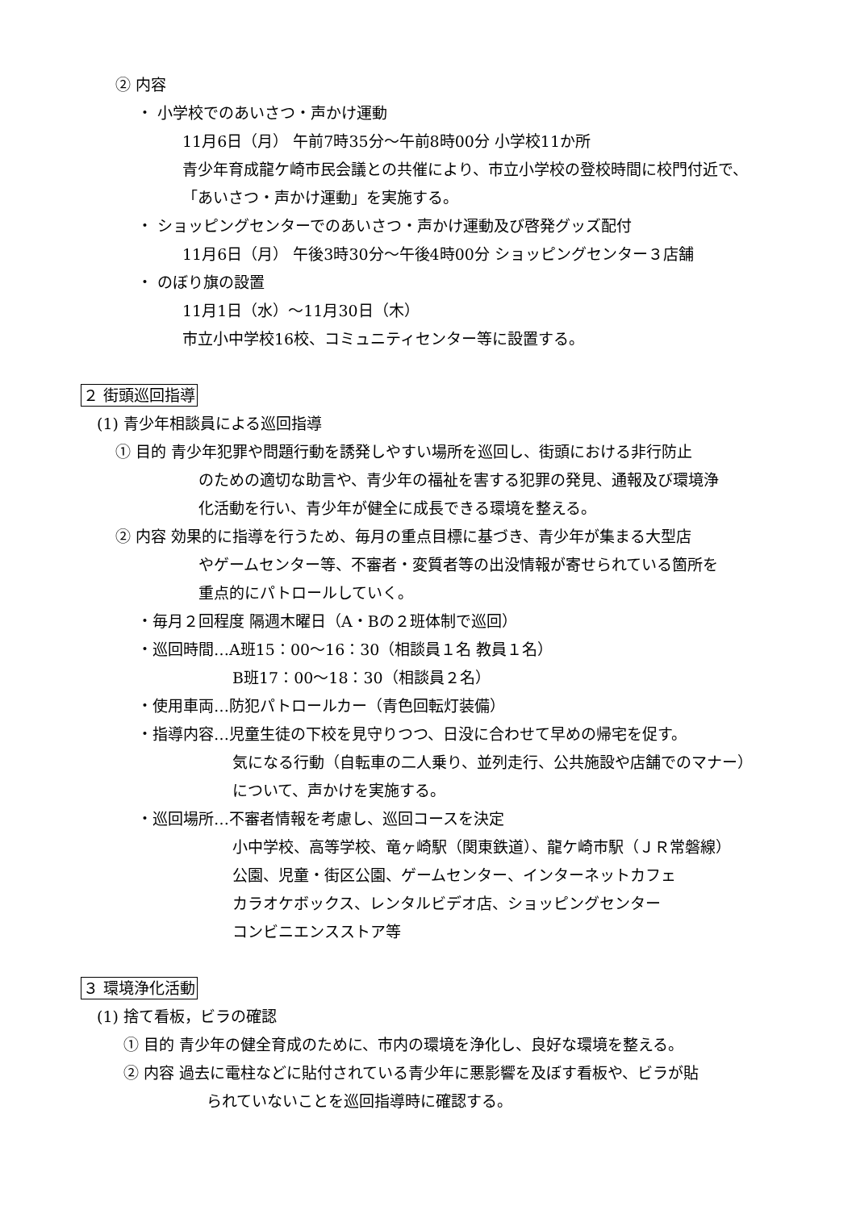② 内容
・ 小学校でのあいさつ・声かけ運動
11月6日（月） 午前7時35分～午前8時00分 小学校11か所
青少年育成龍ケ崎市民会議との共催により、市立小学校の登校時間に校門付近で、
「あいさつ・声かけ運動」を実施する。
・ ショッピングセンターでのあいさつ・声かけ運動及び啓発グッズ配付
11月6日（月） 午後3時30分～午後4時00分 ショッピングセンター３店舗
・ のぼり旗の設置
11月1日（水）～11月30日（木）
市立小中学校16校、コミュニティセンター等に設置する。
２ 街頭巡回指導
(1) 青少年相談員による巡回指導
① 目的 青少年犯罪や問題行動を誘発しやすい場所を巡回し、街頭における非行防止
のための適切な助言や、青少年の福祉を害する犯罪の発見、通報及び環境浄
化活動を行い、青少年が健全に成長できる環境を整える。
② 内容 効果的に指導を行うため、毎月の重点目標に基づき、青少年が集まる大型店
やゲームセンター等、不審者・変質者等の出没情報が寄せられている箇所を
重点的にパトロールしていく。
・毎月２回程度 隔週木曜日（A・Bの２班体制で巡回）
・巡回時間…A班15：00～16：30（相談員１名 教員１名）
B班17：00～18：30（相談員２名）
・使用車両…防犯パトロールカー（青色回転灯装備）
・指導内容…児童生徒の下校を見守りつつ、日没に合わせて早めの帰宅を促す。
気になる行動（自転車の二人乗り、並列走行、公共施設や店舗でのマナー）
について、声かけを実施する。
・巡回場所…不審者情報を考慮し、巡回コースを決定
小中学校、高等学校、竜ヶ崎駅（関東鉄道）、龍ケ崎市駅（ＪＲ常磐線）
公園、児童・街区公園、ゲームセンター、インターネットカフェ
カラオケボックス、レンタルビデオ店、ショッピングセンター
コンビニエンスストア等
３ 環境浄化活動
(1) 捨て看板，ビラの確認
① 目的 青少年の健全育成のために、市内の環境を浄化し、良好な環境を整える。
② 内容 過去に電柱などに貼付されている青少年に悪影響を及ぼす看板や、ビラが貼
られていないことを巡回指導時に確認する。